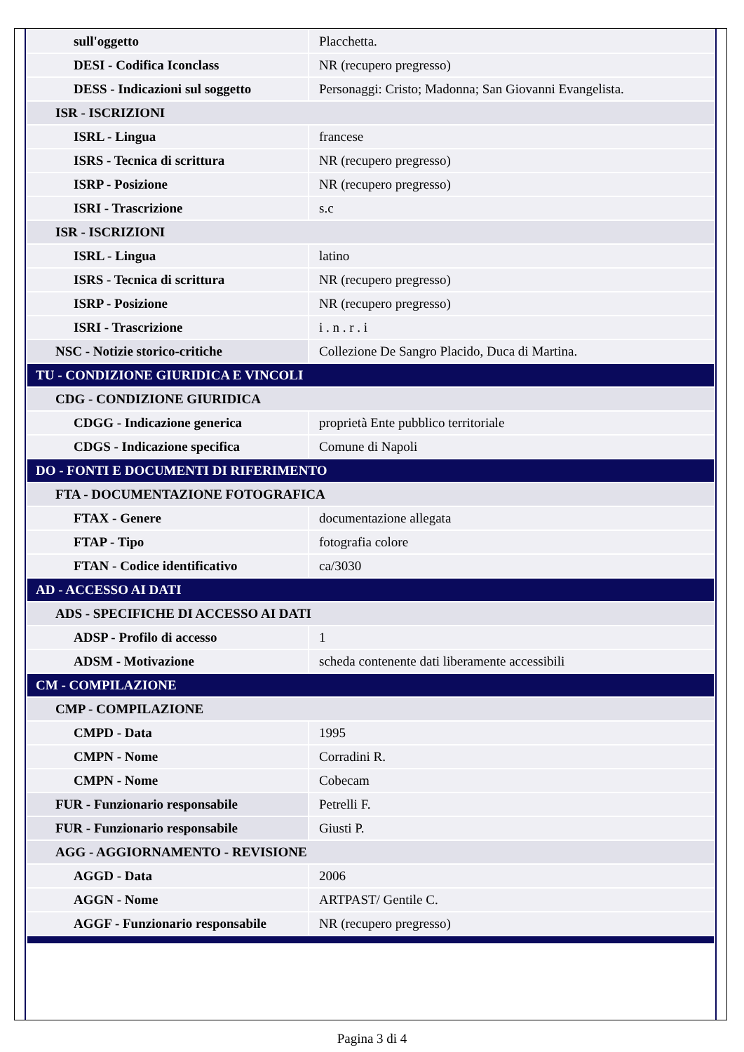| sull'oggetto | Placchetta. |
| DESI - Codifica Iconclass | NR (recupero pregresso) |
| DESS - Indicazioni sul soggetto | Personaggi: Cristo; Madonna; San Giovanni Evangelista. |
| ISR - ISCRIZIONI | |
| ISRL - Lingua | francese |
| ISRS - Tecnica di scrittura | NR (recupero pregresso) |
| ISRP - Posizione | NR (recupero pregresso) |
| ISRI - Trascrizione | s.c |
| ISR - ISCRIZIONI | |
| ISRL - Lingua | latino |
| ISRS - Tecnica di scrittura | NR (recupero pregresso) |
| ISRP - Posizione | NR (recupero pregresso) |
| ISRI - Trascrizione | i . n . r . i |
| NSC - Notizie storico-critiche | Collezione De Sangro Placido, Duca di Martina. |
| TU - CONDIZIONE GIURIDICA E VINCOLI | |
| CDG - CONDIZIONE GIURIDICA | |
| CDGG - Indicazione generica | proprietà Ente pubblico territoriale |
| CDGS - Indicazione specifica | Comune di Napoli |
| DO - FONTI E DOCUMENTI DI RIFERIMENTO | |
| FTA - DOCUMENTAZIONE FOTOGRAFICA | |
| FTAX - Genere | documentazione allegata |
| FTAP - Tipo | fotografia colore |
| FTAN - Codice identificativo | ca/3030 |
| AD - ACCESSO AI DATI | |
| ADS - SPECIFICHE DI ACCESSO AI DATI | |
| ADSP - Profilo di accesso | 1 |
| ADSM - Motivazione | scheda contenente dati liberamente accessibili |
| CM - COMPILAZIONE | |
| CMP - COMPILAZIONE | |
| CMPD - Data | 1995 |
| CMPN - Nome | Corradini R. |
| CMPN - Nome | Cobecam |
| FUR - Funzionario responsabile | Petrelli F. |
| FUR - Funzionario responsabile | Giusti P. |
| AGG - AGGIORNAMENTO - REVISIONE | |
| AGGD - Data | 2006 |
| AGGN - Nome | ARTPAST/ Gentile C. |
| AGGF - Funzionario responsabile | NR (recupero pregresso) |
Pagina 3 di 4